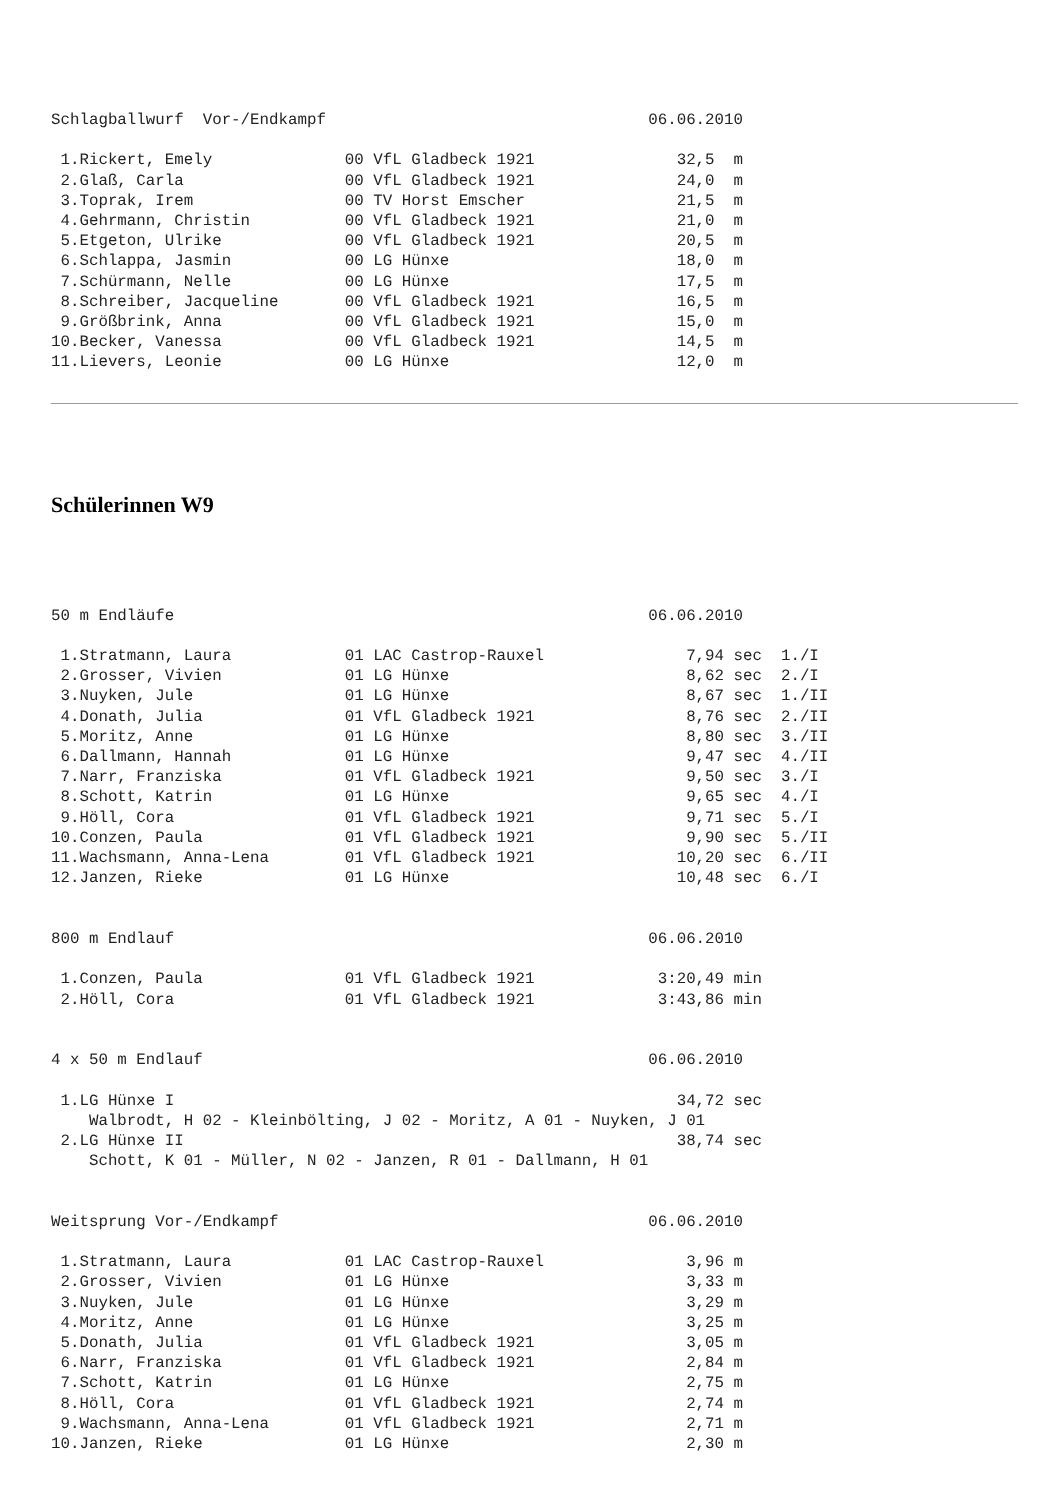Schlagballwurf  Vor-/Endkampf                                  06.06.2010

 1.Rickert, Emely              00 VfL Gladbeck 1921               32,5  m
 2.Glaß, Carla                 00 VfL Gladbeck 1921               24,0  m
 3.Toprak, Irem                00 TV Horst Emscher                21,5  m
 4.Gehrmann, Christin          00 VfL Gladbeck 1921               21,0  m
 5.Etgeton, Ulrike             00 VfL Gladbeck 1921               20,5  m
 6.Schlappa, Jasmin            00 LG Hünxe                        18,0  m
 7.Schürmann, Nelle            00 LG Hünxe                        17,5  m
 8.Schreiber, Jacqueline       00 VfL Gladbeck 1921               16,5  m
 9.Größbrink, Anna             00 VfL Gladbeck 1921               15,0  m
10.Becker, Vanessa             00 VfL Gladbeck 1921               14,5  m
11.Lievers, Leonie             00 LG Hünxe                        12,0  m
Schülerinnen W9
50 m Endläufe                                                  06.06.2010

 1.Stratmann, Laura            01 LAC Castrop-Rauxel               7,94 sec  1./I
 2.Grosser, Vivien             01 LG Hünxe                         8,62 sec  2./I
 3.Nuyken, Jule                01 LG Hünxe                         8,67 sec  1./II
 4.Donath, Julia               01 VfL Gladbeck 1921                8,76 sec  2./II
 5.Moritz, Anne                01 LG Hünxe                         8,80 sec  3./II
 6.Dallmann, Hannah            01 LG Hünxe                         9,47 sec  4./II
 7.Narr, Franziska             01 VfL Gladbeck 1921                9,50 sec  3./I
 8.Schott, Katrin              01 LG Hünxe                         9,65 sec  4./I
 9.Höll, Cora                  01 VfL Gladbeck 1921                9,71 sec  5./I
10.Conzen, Paula               01 VfL Gladbeck 1921                9,90 sec  5./II
11.Wachsmann, Anna-Lena        01 VfL Gladbeck 1921               10,20 sec  6./II
12.Janzen, Rieke               01 LG Hünxe                        10,48 sec  6./I


800 m Endlauf                                                  06.06.2010

 1.Conzen, Paula               01 VfL Gladbeck 1921             3:20,49 min
 2.Höll, Cora                  01 VfL Gladbeck 1921             3:43,86 min


4 x 50 m Endlauf                                               06.06.2010

 1.LG Hünxe I                                                     34,72 sec
    Walbrodt, H 02 - Kleinbölting, J 02 - Moritz, A 01 - Nuyken, J 01
 2.LG Hünxe II                                                    38,74 sec
    Schott, K 01 - Müller, N 02 - Janzen, R 01 - Dallmann, H 01


Weitsprung Vor-/Endkampf                                       06.06.2010

 1.Stratmann, Laura            01 LAC Castrop-Rauxel               3,96 m
 2.Grosser, Vivien             01 LG Hünxe                         3,33 m
 3.Nuyken, Jule                01 LG Hünxe                         3,29 m
 4.Moritz, Anne                01 LG Hünxe                         3,25 m
 5.Donath, Julia               01 VfL Gladbeck 1921                3,05 m
 6.Narr, Franziska             01 VfL Gladbeck 1921                2,84 m
 7.Schott, Katrin              01 LG Hünxe                         2,75 m
 8.Höll, Cora                  01 VfL Gladbeck 1921                2,74 m
 9.Wachsmann, Anna-Lena        01 VfL Gladbeck 1921                2,71 m
10.Janzen, Rieke               01 LG Hünxe                         2,30 m